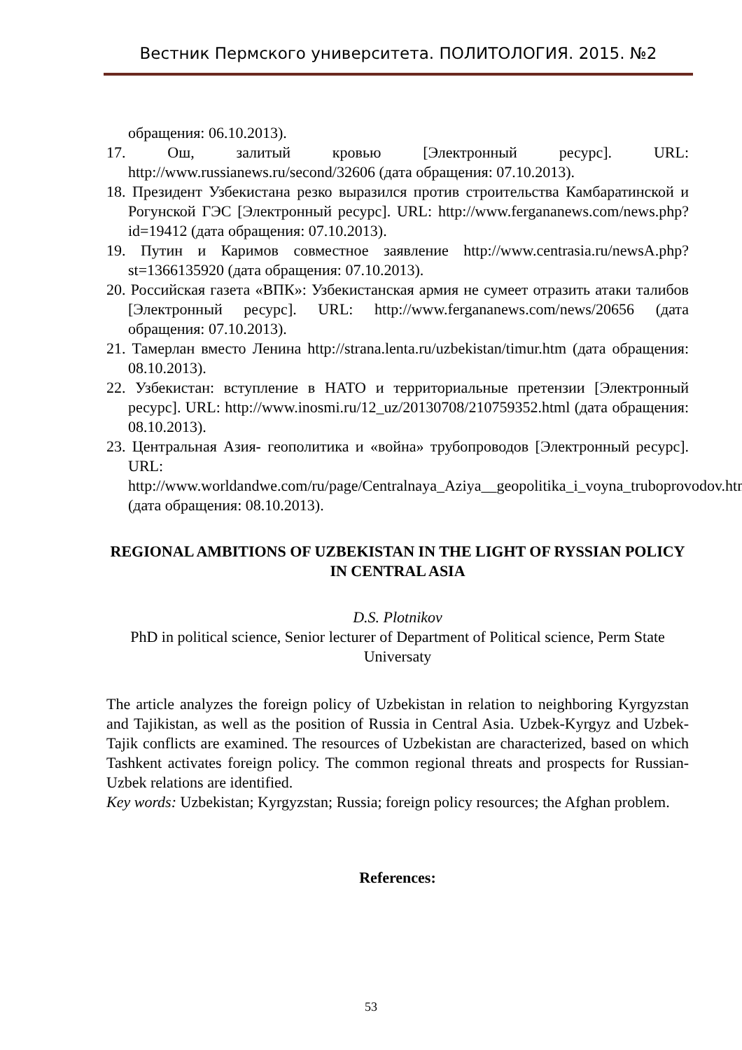Вестник Пермского университета. ПОЛИТОЛОГИЯ. 2015. №2
обращения: 06.10.2013).
17. Ош, залитый кровью [Электронный ресурс]. URL: http://www.russianews.ru/second/32606 (дата обращения: 07.10.2013).
18. Президент Узбекистана резко выразился против строительства Камбаратинской и Рогунской ГЭС [Электронный ресурс]. URL: http://www.fergananews.com/news.php?id=19412 (дата обращения: 07.10.2013).
19. Путин и Каримов совместное заявление http://www.centrasia.ru/newsA.php?st=1366135920 (дата обращения: 07.10.2013).
20. Российская газета «ВПК»: Узбекистанская армия не сумеет отразить атаки талибов [Электронный ресурс]. URL: http://www.fergananews.com/news/20656 (дата обращения: 07.10.2013).
21. Тамерлан вместо Ленина http://strana.lenta.ru/uzbekistan/timur.htm (дата обращения: 08.10.2013).
22. Узбекистан: вступление в НАТО и территориальные претензии [Электронный ресурс]. URL: http://www.inosmi.ru/12_uz/20130708/210759352.html (дата обращения: 08.10.2013).
23. Центральная Азия- геополитика и «война» трубопроводов [Электронный ресурс]. URL: http://www.worldandwe.com/ru/page/Centralnaya_Aziya__geopolitika_i_voyna_truboprovodov.html (дата обращения: 08.10.2013).
REGIONAL AMBITIONS OF UZBEKISTAN IN THE LIGHT OF RYSSIAN POLICY IN CENTRAL ASIA
D.S. Plotnikov
PhD in political science, Senior lecturer of Department of Political science, Perm State Universaty
The article analyzes the foreign policy of Uzbekistan in relation to neighboring Kyrgyzstan and Tajikistan, as well as the position of Russia in Central Asia. Uzbek-Kyrgyz and Uzbek-Tajik conflicts are examined. The resources of Uzbekistan are characterized, based on which Tashkent activates foreign policy. The common regional threats and prospects for Russian-Uzbek relations are identified.
Key words: Uzbekistan; Kyrgyzstan; Russia; foreign policy resources; the Afghan problem.
References:
53